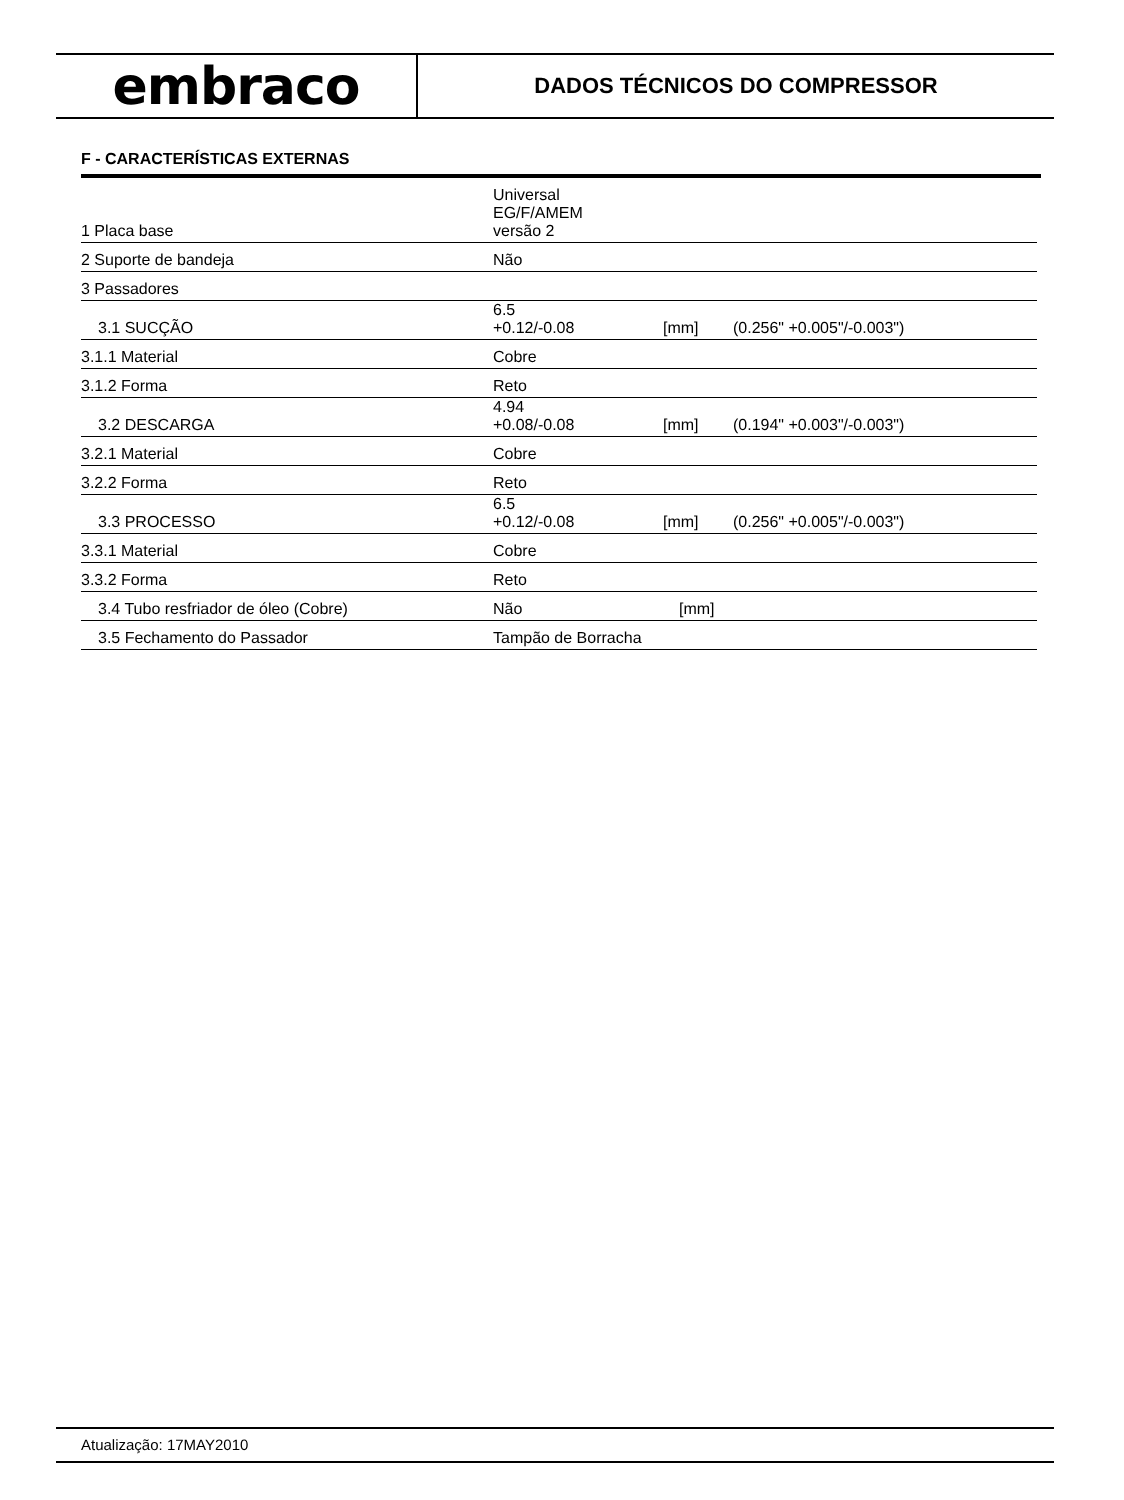embraco
DADOS TÉCNICOS DO COMPRESSOR
F - CARACTERÍSTICAS EXTERNAS
| 1 Placa base | Universal EG/F/AMEM versão 2 | | | |
| 2 Suporte de bandeja | Não | | | |
| 3 Passadores | | | | |
| 3.1 SUCÇÃO | 6.5 +0.12/-0.08 | | [mm] | (0.256" +0.005"/-0.003") |
| 3.1.1 Material | Cobre | | | |
| 3.1.2 Forma | Reto | | | |
| 3.2 DESCARGA | 4.94 +0.08/-0.08 | | [mm] | (0.194" +0.003"/-0.003") |
| 3.2.1 Material | Cobre | | | |
| 3.2.2 Forma | Reto | | | |
| 3.3 PROCESSO | 6.5 +0.12/-0.08 | | [mm] | (0.256" +0.005"/-0.003") |
| 3.3.1 Material | Cobre | | | |
| 3.3.2 Forma | Reto | | | |
| 3.4 Tubo resfriador de óleo (Cobre) | Não | | [mm] | |
| 3.5 Fechamento do Passador | Tampão de Borracha | | | |
Atualização: 17MAY2010